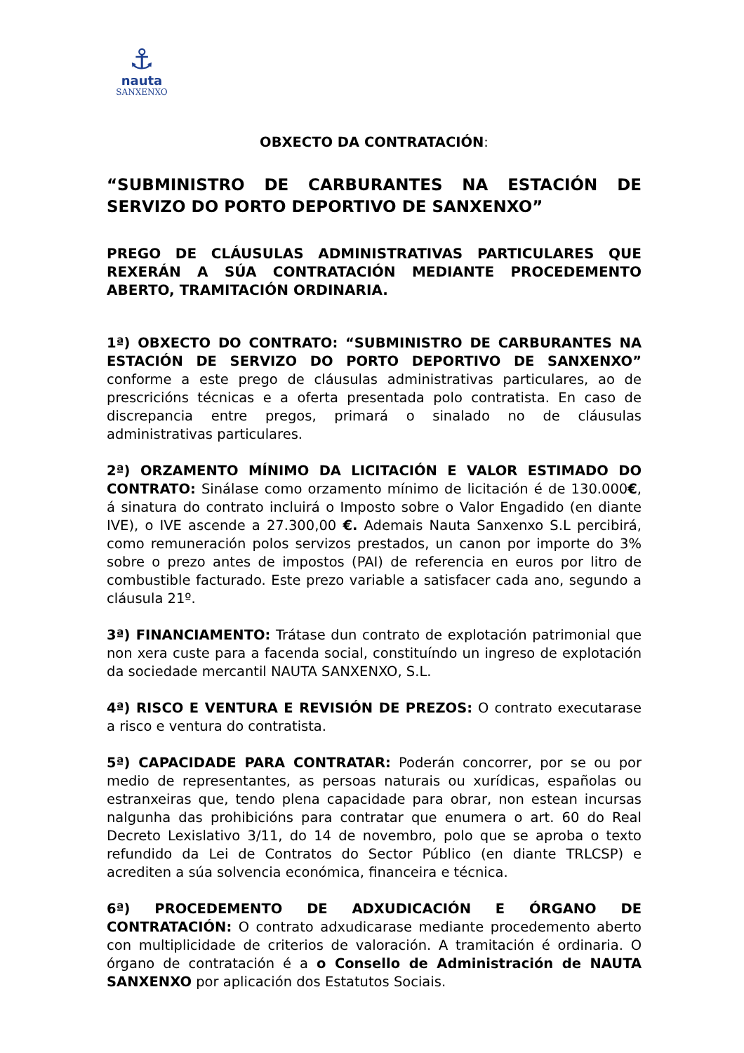⚓
nauta
SANXENXO
OBXECTO DA CONTRATACIÓN:
“SUBMINISTRO DE CARBURANTES NA ESTACIÓN DE SERVIZO DO PORTO DEPORTIVO DE SANXENXO”
PREGO DE CLÁUSULAS ADMINISTRATIVAS PARTICULARES QUE REXERÁN A SÚA CONTRATACIÓN MEDIANTE PROCEDEMENTO ABERTO, TRAMITACIÓN ORDINARIA.
1ª) OBXECTO DO CONTRATO: “SUBMINISTRO DE CARBURANTES NA ESTACIÓN DE SERVIZO DO PORTO DEPORTIVO DE SANXENXO” conforme a este prego de cláusulas administrativas particulares, ao de prescricións técnicas e a oferta presentada polo contratista. En caso de discrepancia entre pregos, primará o sinalado no de cláusulas administrativas particulares.
2ª) ORZAMENTO MÍNIMO DA LICITACIÓN E VALOR ESTIMADO DO CONTRATO: Sinálase como orzamento mínimo de licitación é de 130.000€, á sinatura do contrato incluirá o Imposto sobre o Valor Engadido (en diante IVE), o IVE ascende a 27.300,00 €. Ademais Nauta Sanxenxo S.L percibirá, como remuneración polos servizos prestados, un canon por importe do 3% sobre o prezo antes de impostos (PAI) de referencia en euros por litro de combustible facturado. Este prezo variable a satisfacer cada ano, segundo a cláusula 21º.
3ª) FINANCIAMENTO: Trátase dun contrato de explotación patrimonial que non xera custe para a facenda social, constituíndo un ingreso de explotación da sociedade mercantil NAUTA SANXENXO, S.L.
4ª) RISCO E VENTURA E REVISIÓN DE PREZOS: O contrato executarase a risco e ventura do contratista.
5ª) CAPACIDADE PARA CONTRATAR: Poderán concorrer, por se ou por medio de representantes, as persoas naturais ou xurídicas, españolas ou estranxeiras que, tendo plena capacidade para obrar, non estean incursas nalgunha das prohibicións para contratar que enumera o art. 60 do Real Decreto Lexislativo 3/11, do 14 de novembro, polo que se aproba o texto refundido da Lei de Contratos do Sector Público (en diante TRLCSP) e acrediten a súa solvencia económica, financeira e técnica.
6ª) PROCEDEMENTO DE ADXUDICACIÓN E ÓRGANO DE CONTRATACIÓN: O contrato adxudicarase mediante procedemento aberto con multiplicidade de criterios de valoración. A tramitación é ordinaria. O órgano de contratación é a o Consello de Administración de NAUTA SANXENXO por aplicación dos Estatutos Sociais.